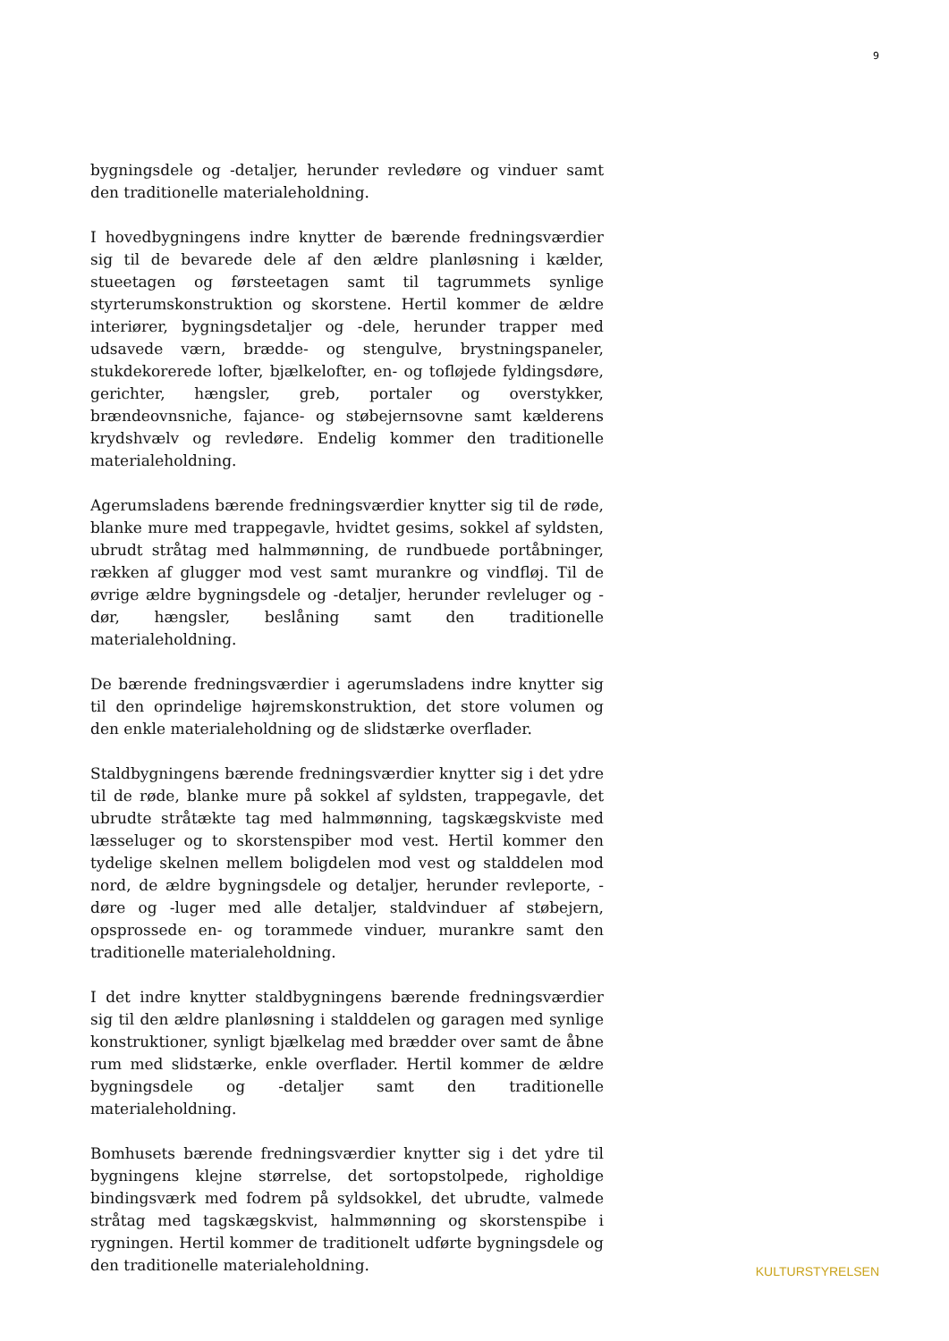9
bygningsdele og -detaljer, herunder revledøre og vinduer samt den traditionelle materialeholdning.
I hovedbygningens indre knytter de bærende fredningsværdier sig til de bevarede dele af den ældre planløsning i kælder, stueetagen og førsteetagen samt til tagrummets synlige styrterumskonstruktion og skorstene. Hertil kommer de ældre interiører, bygningsdetaljer og -dele, herunder trapper med udsavede værn, brædde- og stengulve, brystningspaneler, stukdekorerede lofter, bjælkelofter, en- og tofløjede fyldingsdøre, gerichter, hængsler, greb, portaler og overstykker, brændeovnsniche, fajance- og støbejernsovne samt kælderens krydshvælv og revledøre. Endelig kommer den traditionelle materialeholdning.
Agerumsladens bærende fredningsværdier knytter sig til de røde, blanke mure med trappegavle, hvidtet gesims, sokkel af syldsten, ubrudt stråtag med halmmønning, de rundbuede portåbninger, rækken af glugger mod vest samt murankre og vindfløj. Til de øvrige ældre bygningsdele og -detaljer, herunder revleluger og -dør, hængsler, beslåning samt den traditionelle materialeholdning.
De bærende fredningsværdier i agerumsladens indre knytter sig til den oprindelige højremskonstruktion, det store volumen og den enkle materialeholdning og de slidstærke overflader.
Staldbygningens bærende fredningsværdier knytter sig i det ydre til de røde, blanke mure på sokkel af syldsten, trappegavle, det ubrudte stråtækte tag med halmmønning, tagskægskviste med læsseluger og to skorstenspiber mod vest. Hertil kommer den tydelige skelnen mellem boligdelen mod vest og stalddelen mod nord, de ældre bygningsdele og detaljer, herunder revleporte, -døre og -luger med alle detaljer, staldvinduer af støbejern, opsprossede en- og torammede vinduer, murankre samt den traditionelle materialeholdning.
I det indre knytter staldbygningens bærende fredningsværdier sig til den ældre planløsning i stalddelen og garagen med synlige konstruktioner, synligt bjælkelag med brædder over samt de åbne rum med slidstærke, enkle overflader. Hertil kommer de ældre bygningsdele og -detaljer samt den traditionelle materialeholdning.
Bomhusets bærende fredningsværdier knytter sig i det ydre til bygningens klejne størrelse, det sortopstolpede, righoldige bindingsværk med fodrem på syldsokkel, det ubrudte, valmede stråtag med tagskægskvist, halmmønning og skorstenspibe i rygningen. Hertil kommer de traditionelt udførte bygningsdele og den traditionelle materialeholdning.
KULTURSTYRELSEN